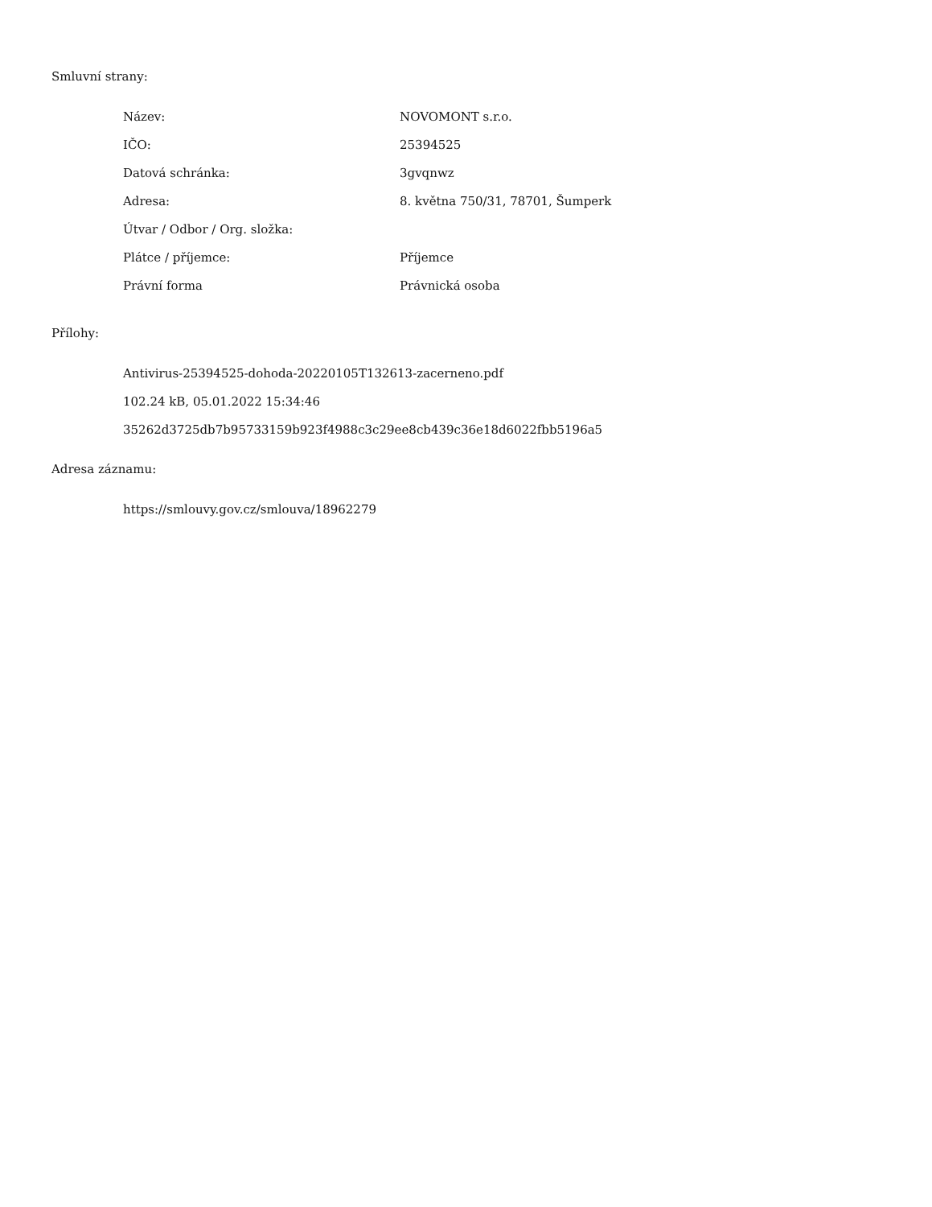Smluvní strany:
| Název: | NOVOMONT s.r.o. |
| IČO: | 25394525 |
| Datová schránka: | 3gvqnwz |
| Adresa: | 8. května 750/31, 78701, Šumperk |
| Útvar / Odbor / Org. složka: | |
| Plátce / příjemce: | Příjemce |
| Právní forma | Právnická osoba |
Přílohy:
Antivirus-25394525-dohoda-20220105T132613-zacerneno.pdf
102.24 kB, 05.01.2022 15:34:46
35262d3725db7b95733159b923f4988c3c29ee8cb439c36e18d6022fbb5196a5
Adresa záznamu:
https://smlouvy.gov.cz/smlouva/18962279